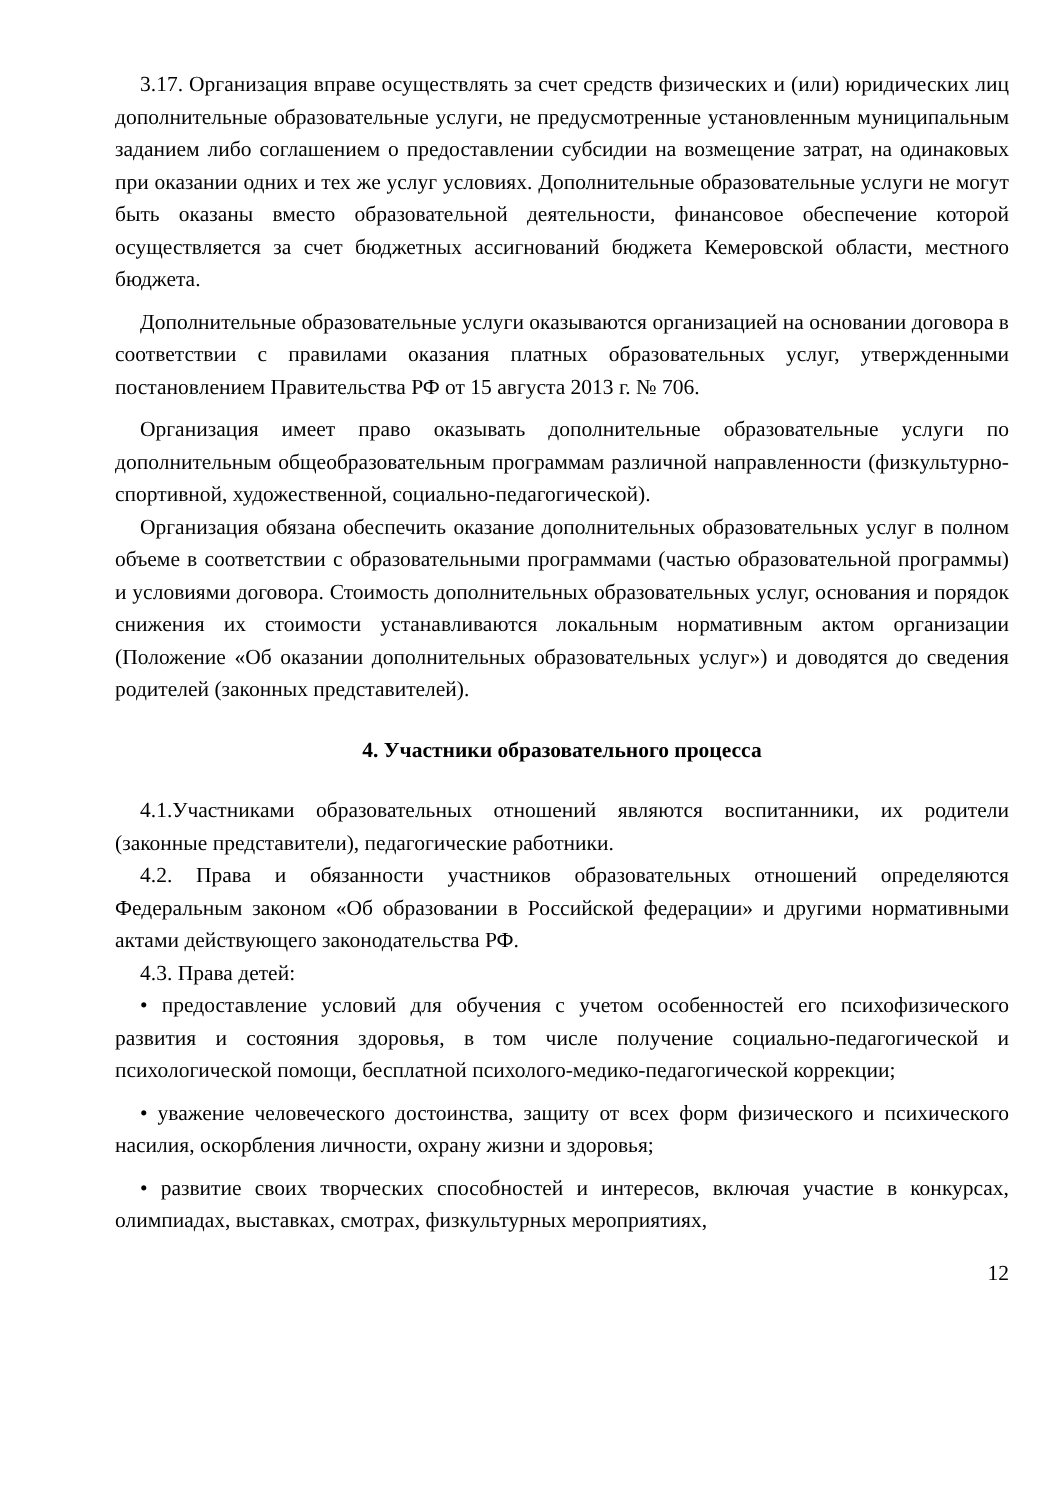3.17. Организация вправе осуществлять за счет средств физических и (или) юридических лиц дополнительные образовательные услуги, не предусмотренные установленным муниципальным заданием либо соглашением о предоставлении субсидии на возмещение затрат, на одинаковых при оказании одних и тех же услуг условиях. Дополнительные образовательные услуги не могут быть оказаны вместо образовательной деятельности, финансовое обеспечение которой осуществляется за счет бюджетных ассигнований бюджета Кемеровской области, местного бюджета.
Дополнительные образовательные услуги оказываются организацией на основании договора в соответствии с правилами оказания платных образовательных услуг, утвержденными постановлением Правительства РФ от 15 августа 2013 г. № 706.
Организация имеет право оказывать дополнительные образовательные услуги по дополнительным общеобразовательным программам различной направленности (физкультурно-спортивной, художественной, социально-педагогической).
Организация обязана обеспечить оказание дополнительных образовательных услуг в полном объеме в соответствии с образовательными программами (частью образовательной программы) и условиями договора. Стоимость дополнительных образовательных услуг, основания и порядок снижения их стоимости устанавливаются локальным нормативным актом организации (Положение «Об оказании дополнительных образовательных услуг») и доводятся до сведения родителей (законных представителей).
4. Участники образовательного процесса
4.1.Участниками образовательных отношений являются воспитанники, их родители (законные представители), педагогические работники.
4.2. Права и обязанности участников образовательных отношений определяются Федеральным законом «Об образовании в Российской федерации» и другими нормативными актами действующего законодательства РФ.
4.3. Права детей:
• предоставление условий для обучения с учетом особенностей его психофизического развития и состояния здоровья, в том числе получение социально-педагогической и психологической помощи, бесплатной психолого-медико-педагогической коррекции;
• уважение человеческого достоинства, защиту от всех форм физического и психического насилия, оскорбления личности, охрану жизни и здоровья;
• развитие своих творческих способностей и интересов, включая участие в конкурсах, олимпиадах, выставках, смотрах, физкультурных мероприятиях,
12